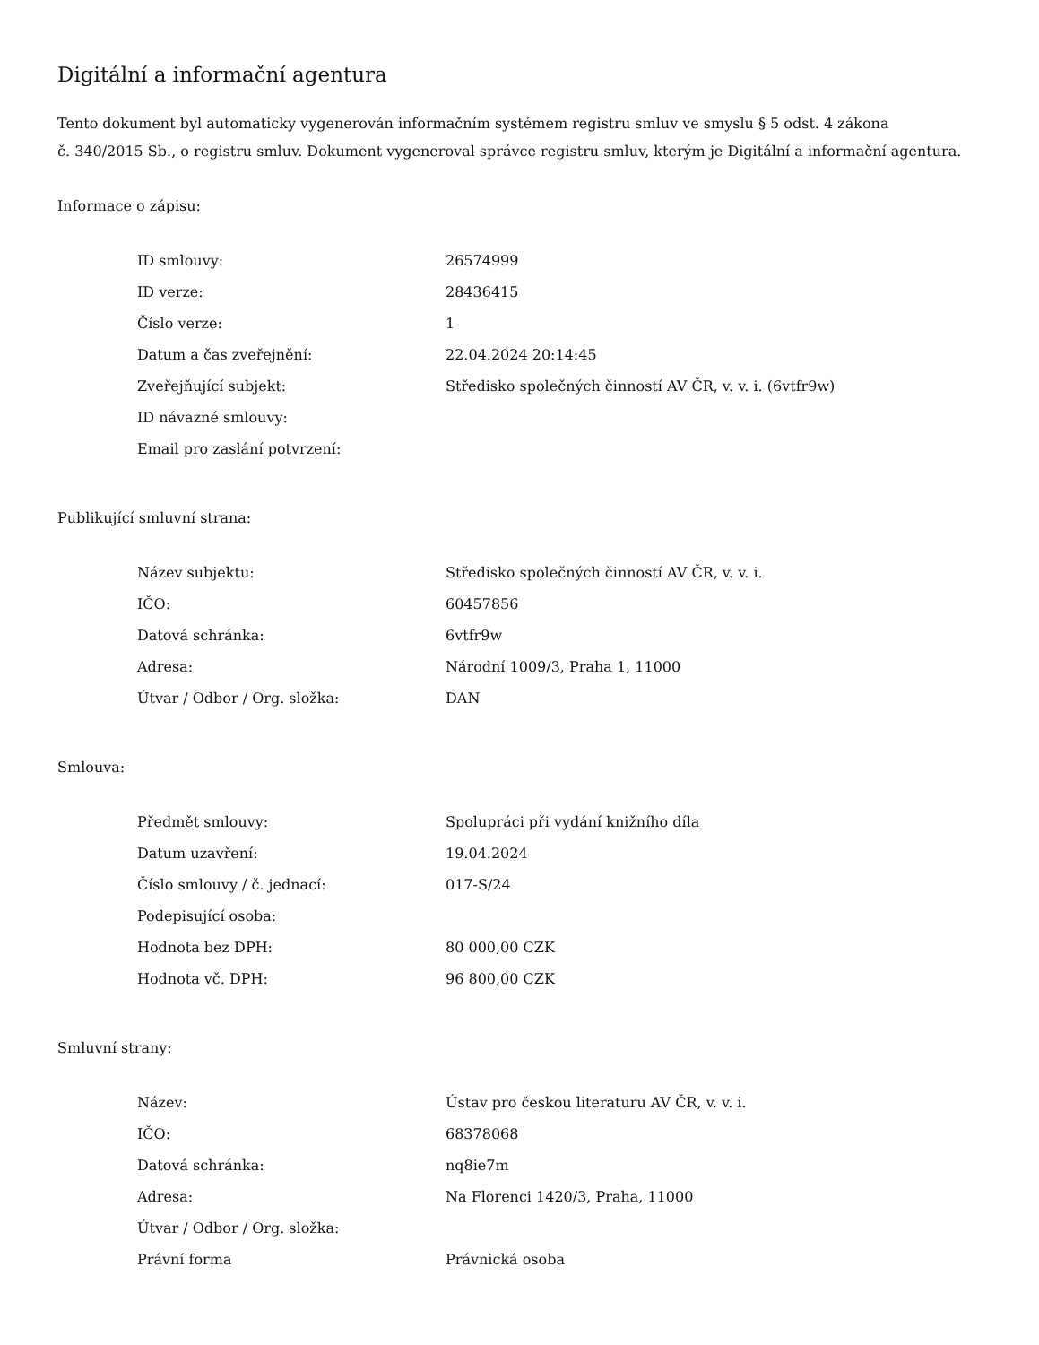Digitální a informační agentura
Tento dokument byl automaticky vygenerován informačním systémem registru smluv ve smyslu § 5 odst. 4 zákona
č. 340/2015 Sb., o registru smluv. Dokument vygeneroval správce registru smluv, kterým je Digitální a informační agentura.
Informace o zápisu:
| ID smlouvy: | 26574999 |
| ID verze: | 28436415 |
| Číslo verze: | 1 |
| Datum a čas zveřejnění: | 22.04.2024 20:14:45 |
| Zveřejňující subjekt: | Středisko společných činností AV ČR, v. v. i. (6vtfr9w) |
| ID návazné smlouvy: | |
| Email pro zaslání potvrzení: | |
Publikující smluvní strana:
| Název subjektu: | Středisko společných činností AV ČR, v. v. i. |
| IČO: | 60457856 |
| Datová schránka: | 6vtfr9w |
| Adresa: | Národní 1009/3, Praha 1, 11000 |
| Útvar / Odbor / Org. složka: | DAN |
Smlouva:
| Předmět smlouvy: | Spolupráci při vydání knižního díla |
| Datum uzavření: | 19.04.2024 |
| Číslo smlouvy / č. jednací: | 017-S/24 |
| Podepisující osoba: | |
| Hodnota bez DPH: | 80 000,00 CZK |
| Hodnota vč. DPH: | 96 800,00 CZK |
Smluvní strany:
| Název: | Ústav pro českou literaturu AV ČR, v. v. i. |
| IČO: | 68378068 |
| Datová schránka: | nq8ie7m |
| Adresa: | Na Florenci 1420/3, Praha, 11000 |
| Útvar / Odbor / Org. složka: | |
| Právní forma | Právnická osoba |